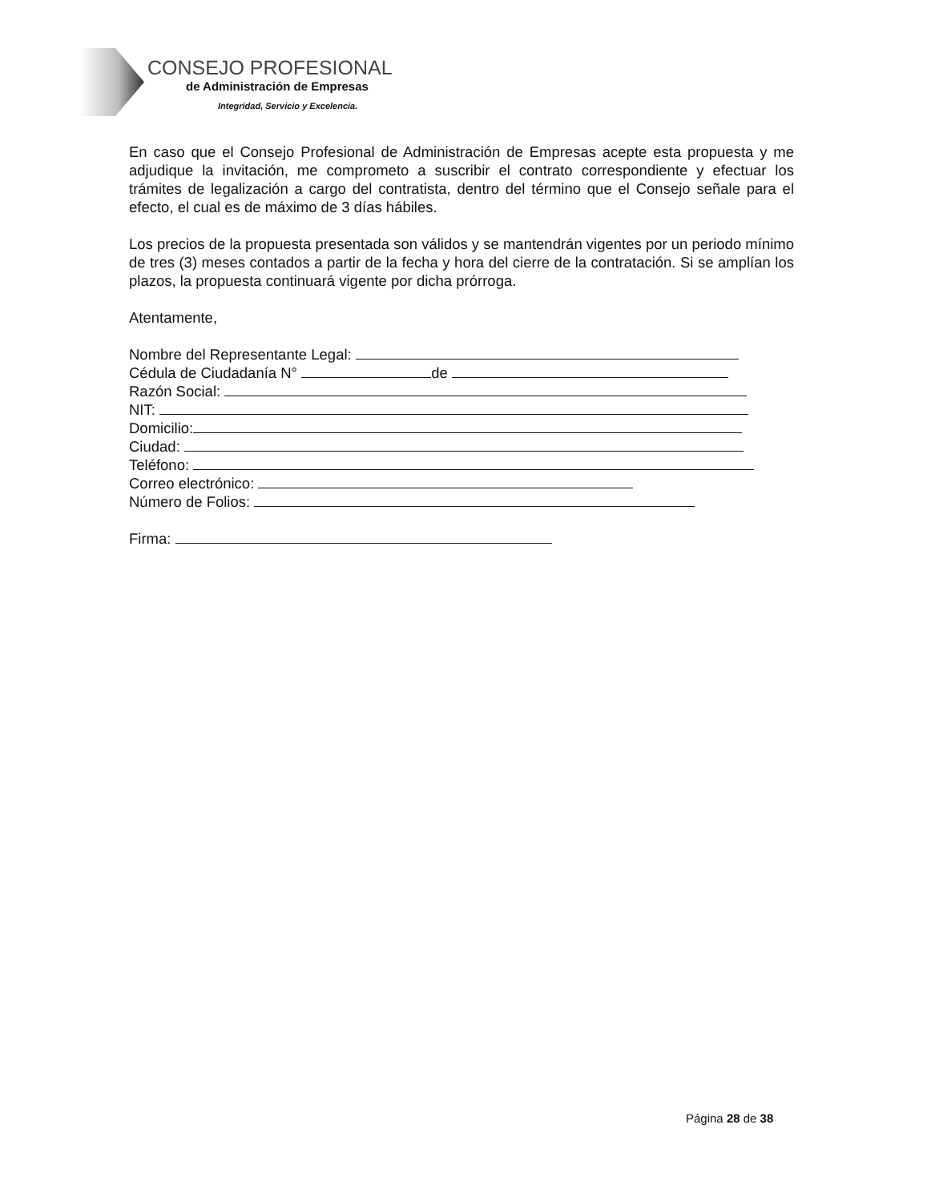CONSEJO PROFESIONAL
de Administración de Empresas
Integridad, Servicio y Excelencia.
En caso que el Consejo Profesional de Administración de Empresas acepte esta propuesta y me adjudique la invitación, me comprometo a suscribir el contrato correspondiente y efectuar los trámites de legalización a cargo del contratista, dentro del término que el Consejo señale para el efecto, el cual es de máximo de 3 días hábiles.
Los precios de la propuesta presentada son válidos y se mantendrán vigentes por un periodo mínimo de tres (3) meses contados a partir de la fecha y hora del cierre de la contratación. Si se amplían los plazos, la propuesta continuará vigente por dicha prórroga.
Atentamente,
Nombre del Representante Legal:
Cédula de Ciudadanía N° de
Razón Social:
NIT:
Domicilio:
Ciudad:
Teléfono:
Correo electrónico:
Número de Folios:
Firma:
Página 28 de 38